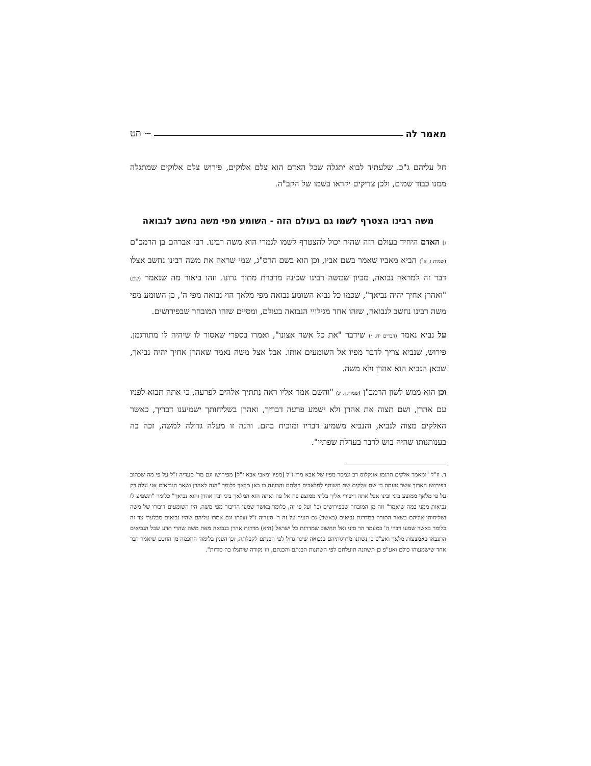מאמר לה ~ תט
חל עליהם ג"כ. שלעתיד לבוא יתגלה שכל האדם הוא צלם אלוקים, פירוש צלם אלוקים שמתגלה ממנו כבוד שמים, ולכן צדיקים יקראו בשמו של הקב"ה.
משה רבינו הצטרף לשמו גם בעולם הזה - השומע מפי משה נחשב לנבואה
ג] האדם היחיד בעולם הזה שהיה יכול להצטרף לשמו לגמרי הוא משה רבינו. רבי אברהם בן הרמב"ם (שמות ז, א<sup>ד</sup>) הביא מאביו שאמר בשם אביו, וכן הוא בשם הרס"ג, שמי שראה את משה רבינו נחשב אצלו דבר זה למראה נבואה, מכיון שמשה רבינו שכינה מדברת מתוך גרונו. וזהו ביאור מה שנאמר (שם) "ואהרן אחיך יהיה נביאך", שכמו כל נביא השומע נבואה מפי מלאך הוי נבואה מפי ה', כן השומע מפי משה רבינו נחשב לנבואה, שזהו אחד מגילויי הנבואה בעולם, ומסיים שזהו המובחר שבפירושים.
על נביא נאמר (דברים יח, י) שידבר "את כל אשר אצונו", ואמרו בספרי שאסור לו שיהיה לו מתורגמן. פירוש, שנביא צריך לדבר מפיו אל השומעים אותו. אבל אצל משה נאמר שאהרן אחיך יהיה נביאך, שכאן הנביא הוא אהרן ולא משה.
וכן הוא ממש לשון הרמב"ן (שמות ו, יג) "והשם אמר אליו ראה נתתיך אלהים לפרעה, כי אתה תבוא לפניו עם אהרן, ושם תצוה את אהרן ולא ישמע פרעה דבריך, ואהרן בשליחותך ישמיענו דבריך, כאשר האלקים מצוה לנביא, והנביא משמיע דבריו ומוכיח בהם. והנה זו מעלה גדולה למשה, זכה בה בענותנותו שהיה בוש לדבר בערלת שפתיו".
ד. וז"ל "ומאמר אלקים תרגמו אונקלוס רב ונמסר מפיו של אבא מרי ז"ל [מפיו ומאבי אבא ז"ל] מפירושו וגם מר' סעדיה ז"ל על פי מה שכתוב בפירושו הארוך אשר טעמה כי שם אלקים שם משותף למלאכים וזולתם והכוונה בו כאן מלאך כלומר "הנה לאהרן ושאר הנביאים אני נגלה רק על פי מלאך ממוצע ביני ובינו אבל אתה דיבורי אליך בלתי ממוצע פה אל פה ואתה הוא המלאך ביני ובין אהרן והוא נביאך" כלומר "תשפיע לו נביאות ממני במה שיאמר" וזה מן המובחר שבפירושים וכו' ועל פי זה, כלומר באשר שמעו הדיבור מפי משה, היו השומעים דיבורו של משה ושליחותו אליהם בשאר התורה במדרגת נביאים (כאשר) גם העיר על זה ר' סעדיה ז"ל וזולתו וגם אמרו עליהם שהיו נביאים מבלעדי צד זה כלומר באשר שמעו דברי ה' במעמד הר סיני ואל תחשוב שמדרגת כל ישראל (היא) מדרגת אהרן בנבואה מאת משה שהרי תדע שכל הנביאים התנבאו באמצעות מלאך ואע"פ כן נשתנו מדרגותיהם בנבואה שינוי גדול לפי הכנתם לקבלתה, וכן הענין בלימוד החכמה מן החכם שיאמר דבר אחד שישמעוהו כולם ואע"פ כן תשתנה תועלתם לפי השתנות הבנתם והכנתם, וזו נקודה שיתגלו בה סודות".